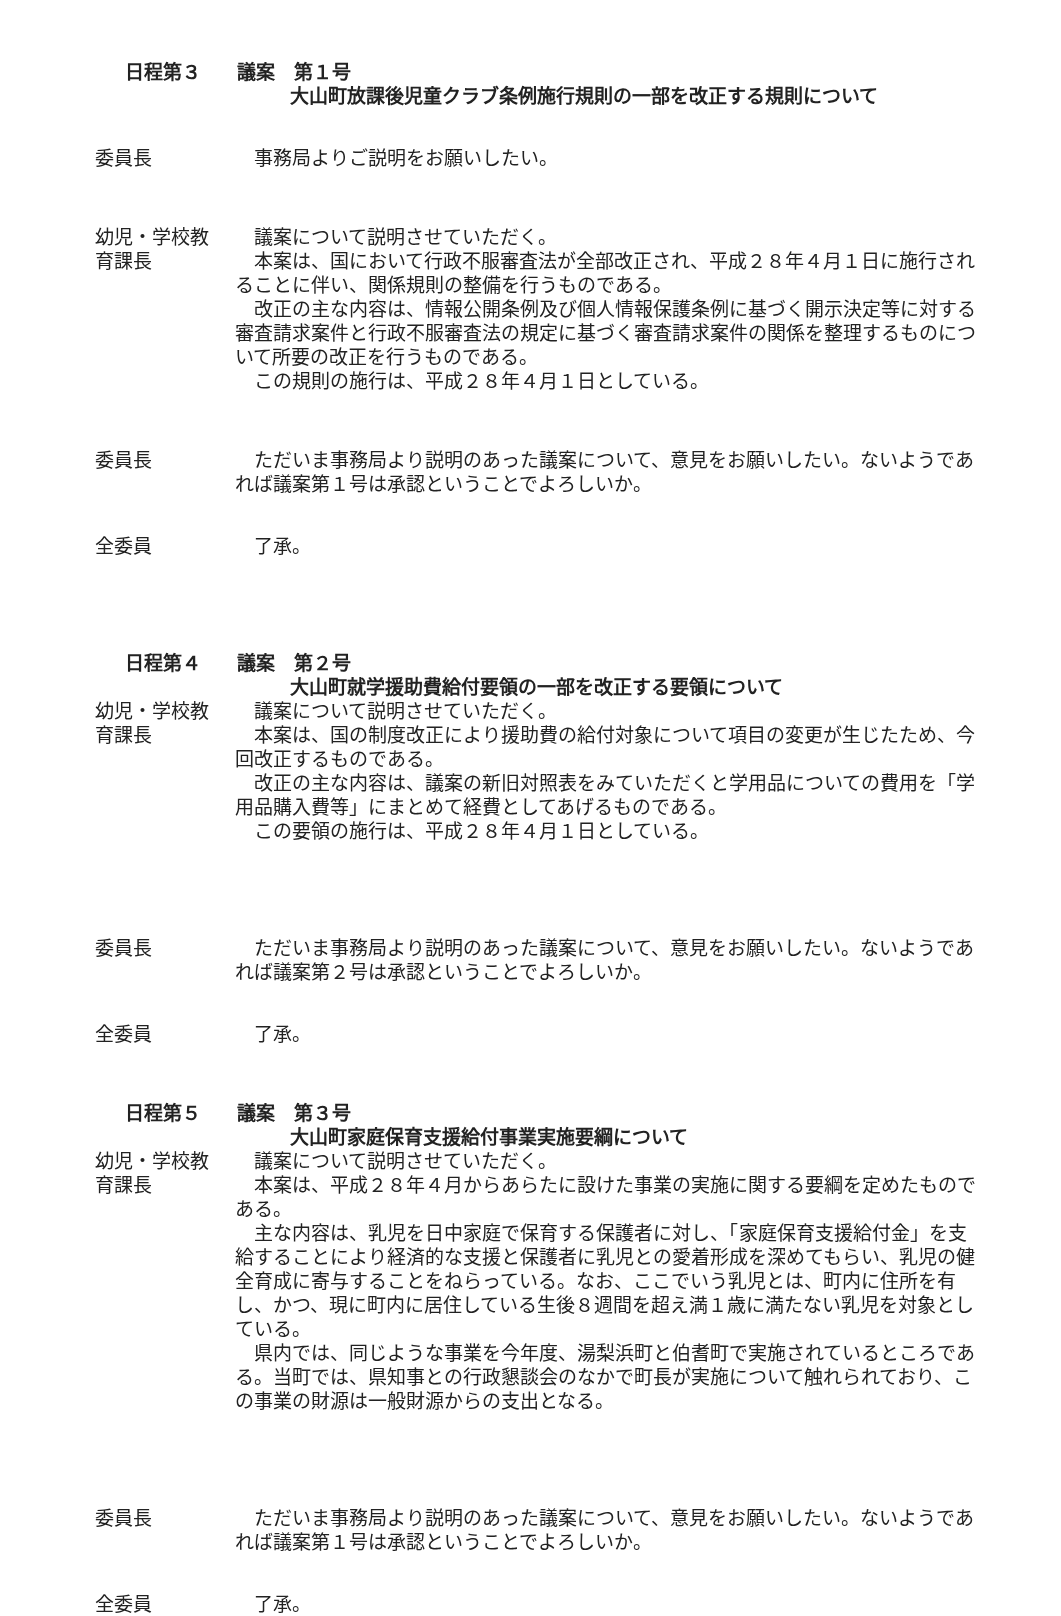日程第３ 議案　第１号
大山町放課後児童クラブ条例施行規則の一部を改正する規則について
委員長 　事務局よりご説明をお願いしたい。
幼児・学校教
育課長
　議案について説明させていただく。
　本案は、国において行政不服審査法が全部改正され、平成２８年４月１日に施行されることに伴い、関係規則の整備を行うものである。
　改正の主な内容は、情報公開条例及び個人情報保護条例に基づく開示決定等に対する審査請求案件と行政不服審査法の規定に基づく審査請求案件の関係を整理するものについて所要の改正を行うものである。
　この規則の施行は、平成２８年４月１日としている。
委員長 　ただいま事務局より説明のあった議案について、意見をお願いしたい。ないようであれば議案第１号は承認ということでよろしいか。
全委員 　了承。
日程第４ 議案　第２号
大山町就学援助費給付要領の一部を改正する要領について
幼児・学校教
育課長
　議案について説明させていただく。
　本案は、国の制度改正により援助費の給付対象について項目の変更が生じたため、今回改正するものである。
　改正の主な内容は、議案の新旧対照表をみていただくと学用品についての費用を「学用品購入費等」にまとめて経費としてあげるものである。
　この要領の施行は、平成２８年４月１日としている。
委員長 　ただいま事務局より説明のあった議案について、意見をお願いしたい。ないようであれば議案第２号は承認ということでよろしいか。
全委員 　了承。
日程第５ 議案　第３号
大山町家庭保育支援給付事業実施要綱について
幼児・学校教
育課長
　議案について説明させていただく。
　本案は、平成２８年４月からあらたに設けた事業の実施に関する要綱を定めたものである。
　主な内容は、乳児を日中家庭で保育する保護者に対し、「家庭保育支援給付金」を支給することにより経済的な支援と保護者に乳児との愛着形成を深めてもらい、乳児の健全育成に寄与することをねらっている。なお、ここでいう乳児とは、町内に住所を有し、かつ、現に町内に居住している生後８週間を超え満１歳に満たない乳児を対象としている。
　県内では、同じような事業を今年度、湯梨浜町と伯耆町で実施されているところである。当町では、県知事との行政懇談会のなかで町長が実施について触れられており、この事業の財源は一般財源からの支出となる。
委員長 　ただいま事務局より説明のあった議案について、意見をお願いしたい。ないようであれば議案第１号は承認ということでよろしいか。
全委員 　了承。